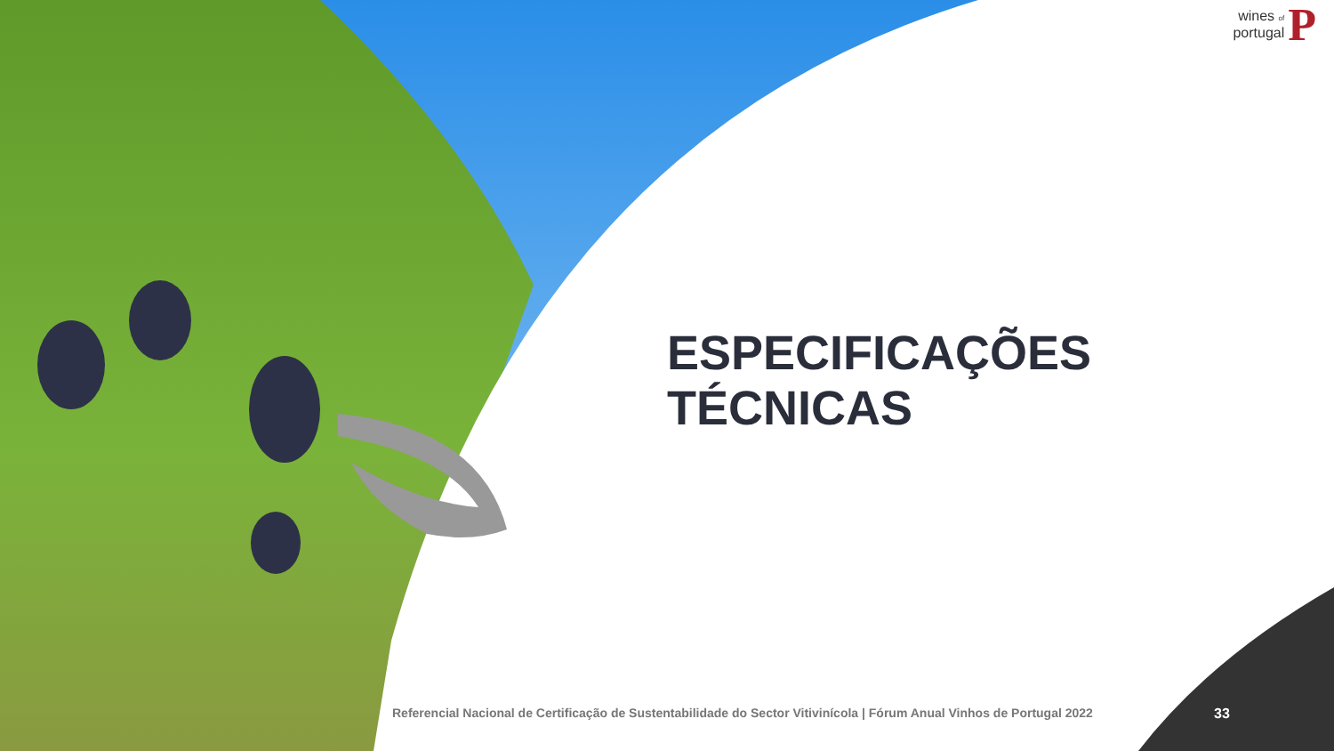wines of
portugal
P
ESPECIFICAÇÕES TÉCNICAS
Referencial Nacional de Certificação de Sustentabilidade do Sector Vitivinícola | Fórum Anual Vinhos de Portugal 2022
33